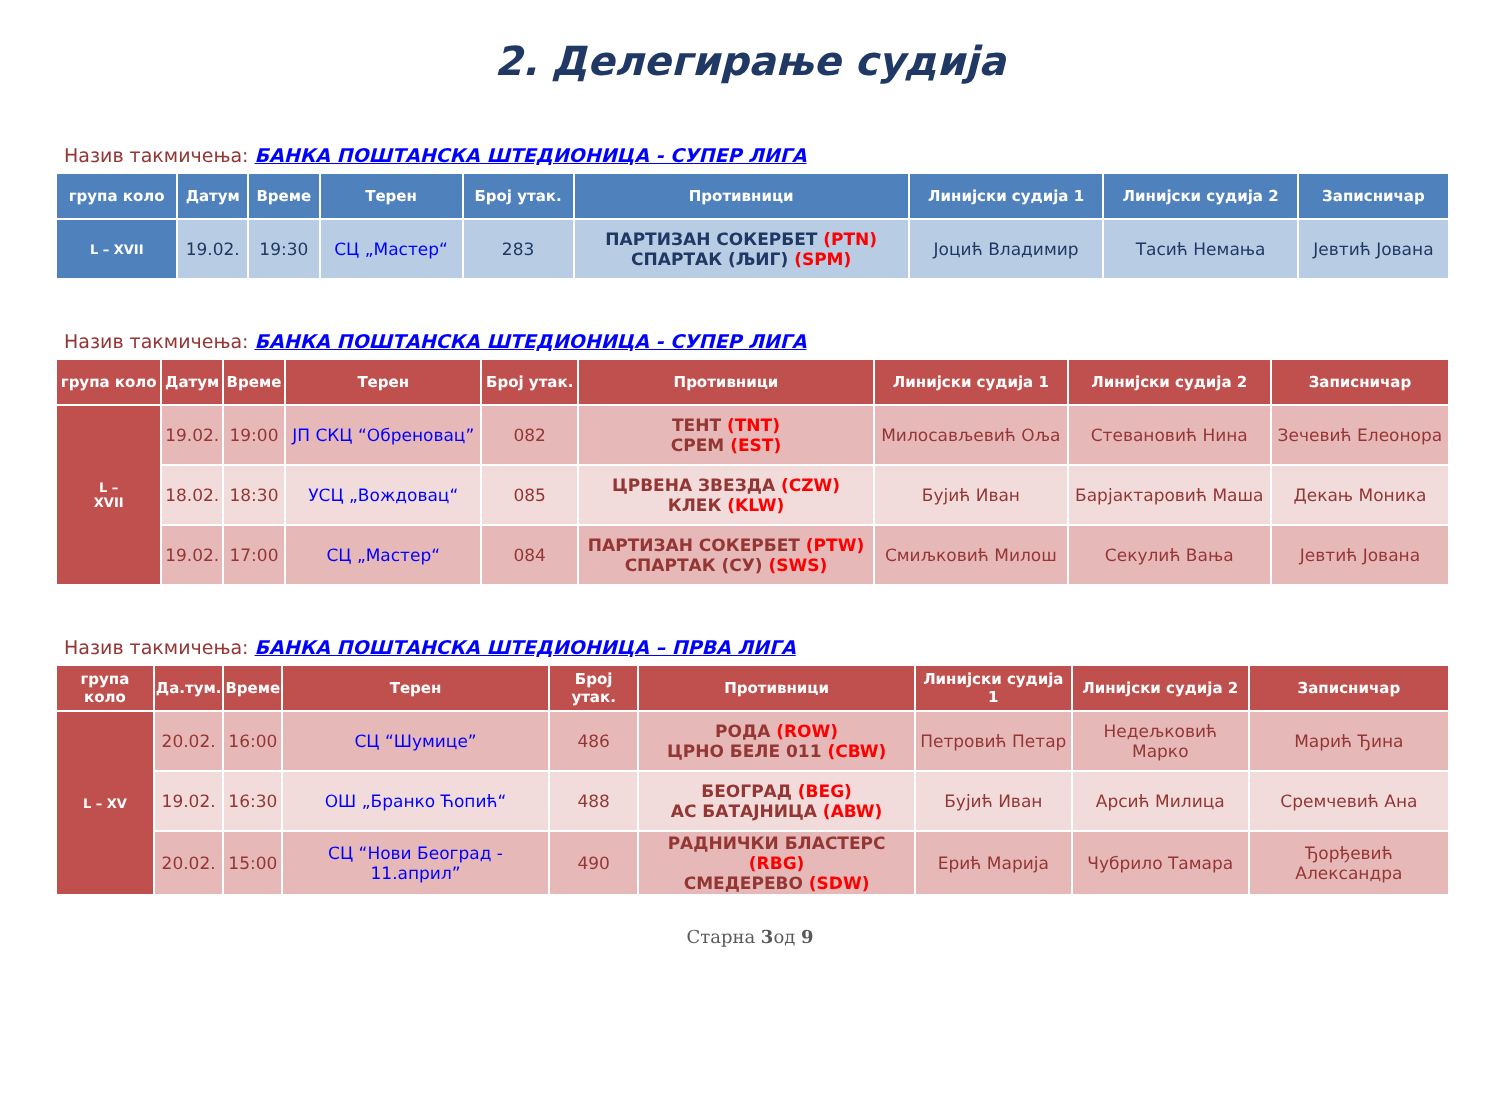2. Делегирање судија
Назив такмичења: БАНКА ПОШТАНСКА ШТЕДИОНИЦА - СУПЕР ЛИГА
| група коло | Датум | Време | Терен | Број утак. | Противници | Линијски судија 1 | Линијски судија 2 | Записничар |
| --- | --- | --- | --- | --- | --- | --- | --- | --- |
| L – XVII | 19.02. | 19:30 | СЦ „Мастер“ | 283 | ПАРТИЗАН СОКЕРБЕТ (PTN) СПАРТАК (ЉИГ) (SPM) | Јоцић Владимир | Тасић Немања | Јевтић Јована |
Назив такмичења: БАНКА ПОШТАНСКА ШТЕДИОНИЦА - СУПЕР ЛИГА
| група коло | Датум | Време | Терен | Број утак. | Противници | Линијски судија 1 | Линијски судија 2 | Записничар |
| --- | --- | --- | --- | --- | --- | --- | --- | --- |
| L – XVII | 19.02. | 19:00 | ЈП СКЦ “Обреновац” | 082 | ТЕНТ (TNT) СРЕМ (EST) | Милосављевић Оља | Стевановић Нина | Зечевић Елеонора |
| | 18.02. | 18:30 | УСЦ „Вождовац“ | 085 | ЦРВЕНА ЗВЕЗДА (CZW) КЛЕК (KLW) | Бујић Иван | Барјактаровић Маша | Декањ Моника |
| | 19.02. | 17:00 | СЦ „Мастер“ | 084 | ПАРТИЗАН СОКЕРБЕТ (PTW) СПАРТАК (СУ) (SWS) | Смиљковић Милош | Секулић Вања | Јевтић Јована |
Назив такмичења: БАНКА ПОШТАНСКА ШТЕДИОНИЦА – ПРВА ЛИГА
| група коло | Да.тум. | Време | Терен | Број утак. | Противници | Линијски судија 1 | Линијски судија 2 | Записничар |
| --- | --- | --- | --- | --- | --- | --- | --- | --- |
| L – XV | 20.02. | 16:00 | СЦ “Шумице” | 486 | РОДА (ROW) ЦРНО БЕЛЕ 011 (CBW) | Петровић Петар | Недељковић Марко | Марић Ђина |
| | 19.02. | 16:30 | ОШ „Бранко Ћопић“ | 488 | БЕОГРАД (BEG) АС БАТАЈНИЦА (ABW) | Бујић Иван | Арсић Милица | Сремчевић Ана |
| | 20.02. | 15:00 | СЦ “Нови Београд - 11.април” | 490 | РАДНИЧКИ БЛАСТЕРС (RBG) СМЕДЕРЕВО (SDW) | Ерић Марија | Чубрило Тамара | Ђорђевић Александра |
Старна 3од 9